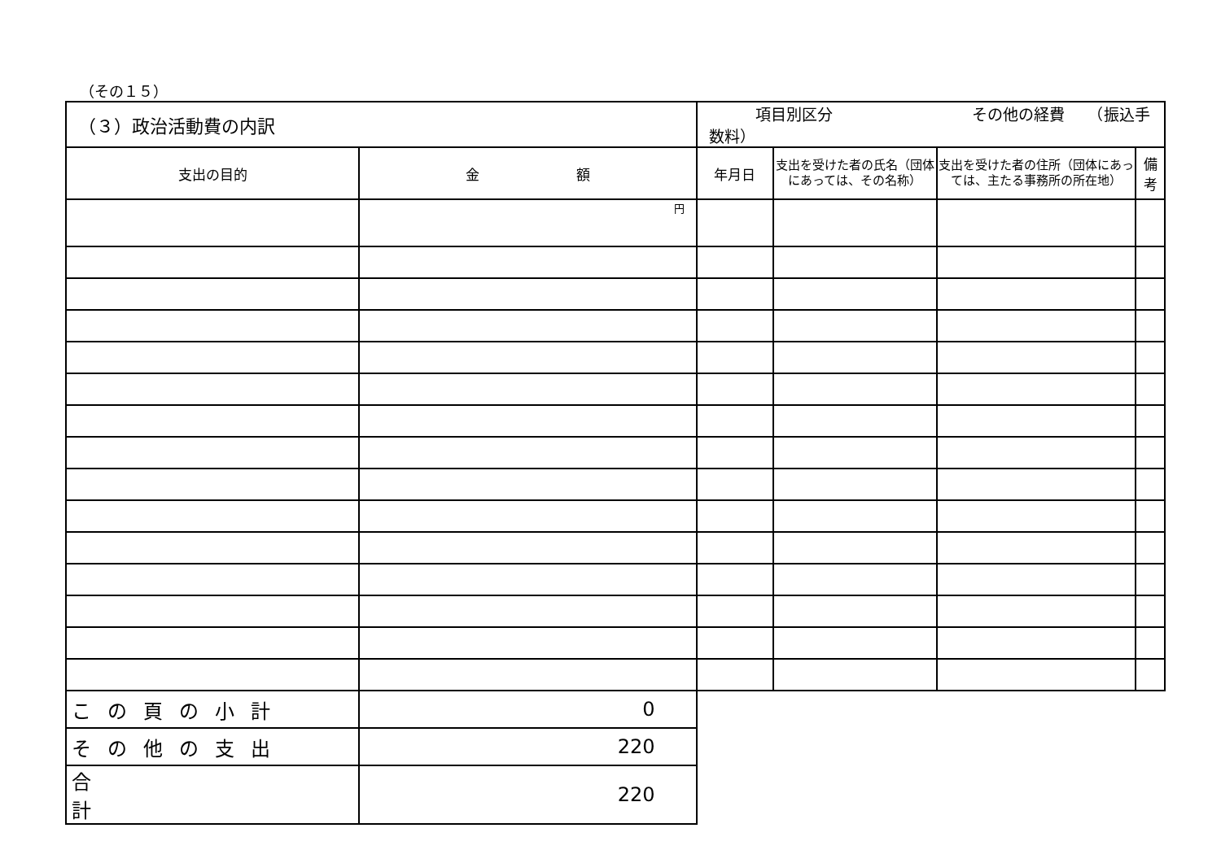（その１５）
| （３）政治活動費の内訳 | | 項目別区分 その他の経費 （振込手数料） | | | |
| --- | --- | --- | --- | --- | --- |
| 支出の目的 | 金 額 | 年月日 | 支出を受けた者の氏名（団体にあっては、その名称） | 支出を受けた者の住所（団体にあっては、主たる事務所の所在地） | 備 考 |
| | 円 | | | | |
| この頁の小計 | 0 | | | | |
| その他の支出 | 220 | | | | |
| 合 計 | 220 | | | | |